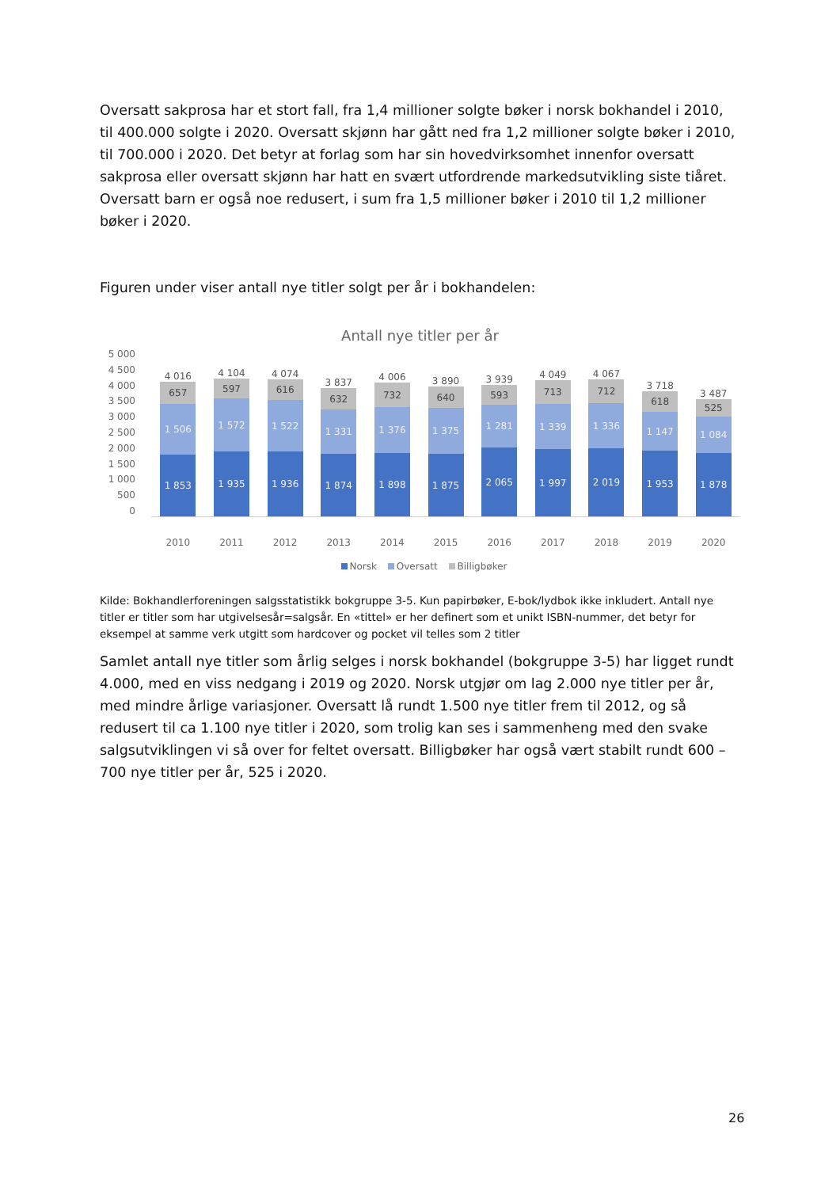Oversatt sakprosa har et stort fall, fra 1,4 millioner solgte bøker i norsk bokhandel i 2010, til 400.000 solgte i 2020. Oversatt skjønn har gått ned fra 1,2 millioner solgte bøker i 2010, til 700.000 i 2020. Det betyr at forlag som har sin hovedvirksomhet innenfor oversatt sakprosa eller oversatt skjønn har hatt en svært utfordrende markedsutvikling siste tiåret. Oversatt barn er også noe redusert, i sum fra 1,5 millioner bøker i 2010 til 1,2 millioner bøker i 2020.
Figuren under viser antall nye titler solgt per år i bokhandelen:
Antall nye titler per år
5 000
4 500
4 000
3 500
3 000
2 500
2 000
1 500
1 000
500
0
4 016
657
1 506
1 853
4 104
597
1 572
1 935
4 074
616
1 522
1 936
3 837
632
1 331
1 874
4 006
732
1 376
1 898
3 890
640
1 375
1 875
3 939
593
1 281
2 065
4 049
713
1 339
1 997
4 067
712
1 336
2 019
3 718
618
1 147
1 953
3 487
525
1 084
1 878
2010 2011 2012 2013 2014 2015 2016 2017 2018 2019 2020
Norsk Oversatt Billigbøker
Kilde: Bokhandlerforeningen salgsstatistikk bokgruppe 3-5. Kun papirbøker, E-bok/lydbok ikke inkludert. Antall nye titler er titler som har utgivelsesår=salgsår. En «tittel» er her definert som et unikt ISBN-nummer, det betyr for eksempel at samme verk utgitt som hardcover og pocket vil telles som 2 titler
Samlet antall nye titler som årlig selges i norsk bokhandel (bokgruppe 3-5) har ligget rundt 4.000, med en viss nedgang i 2019 og 2020. Norsk utgjør om lag 2.000 nye titler per år, med mindre årlige variasjoner. Oversatt lå rundt 1.500 nye titler frem til 2012, og så redusert til ca 1.100 nye titler i 2020, som trolig kan ses i sammenheng med den svake salgsutviklingen vi så over for feltet oversatt. Billigbøker har også vært stabilt rundt 600 – 700 nye titler per år, 525 i 2020.
26